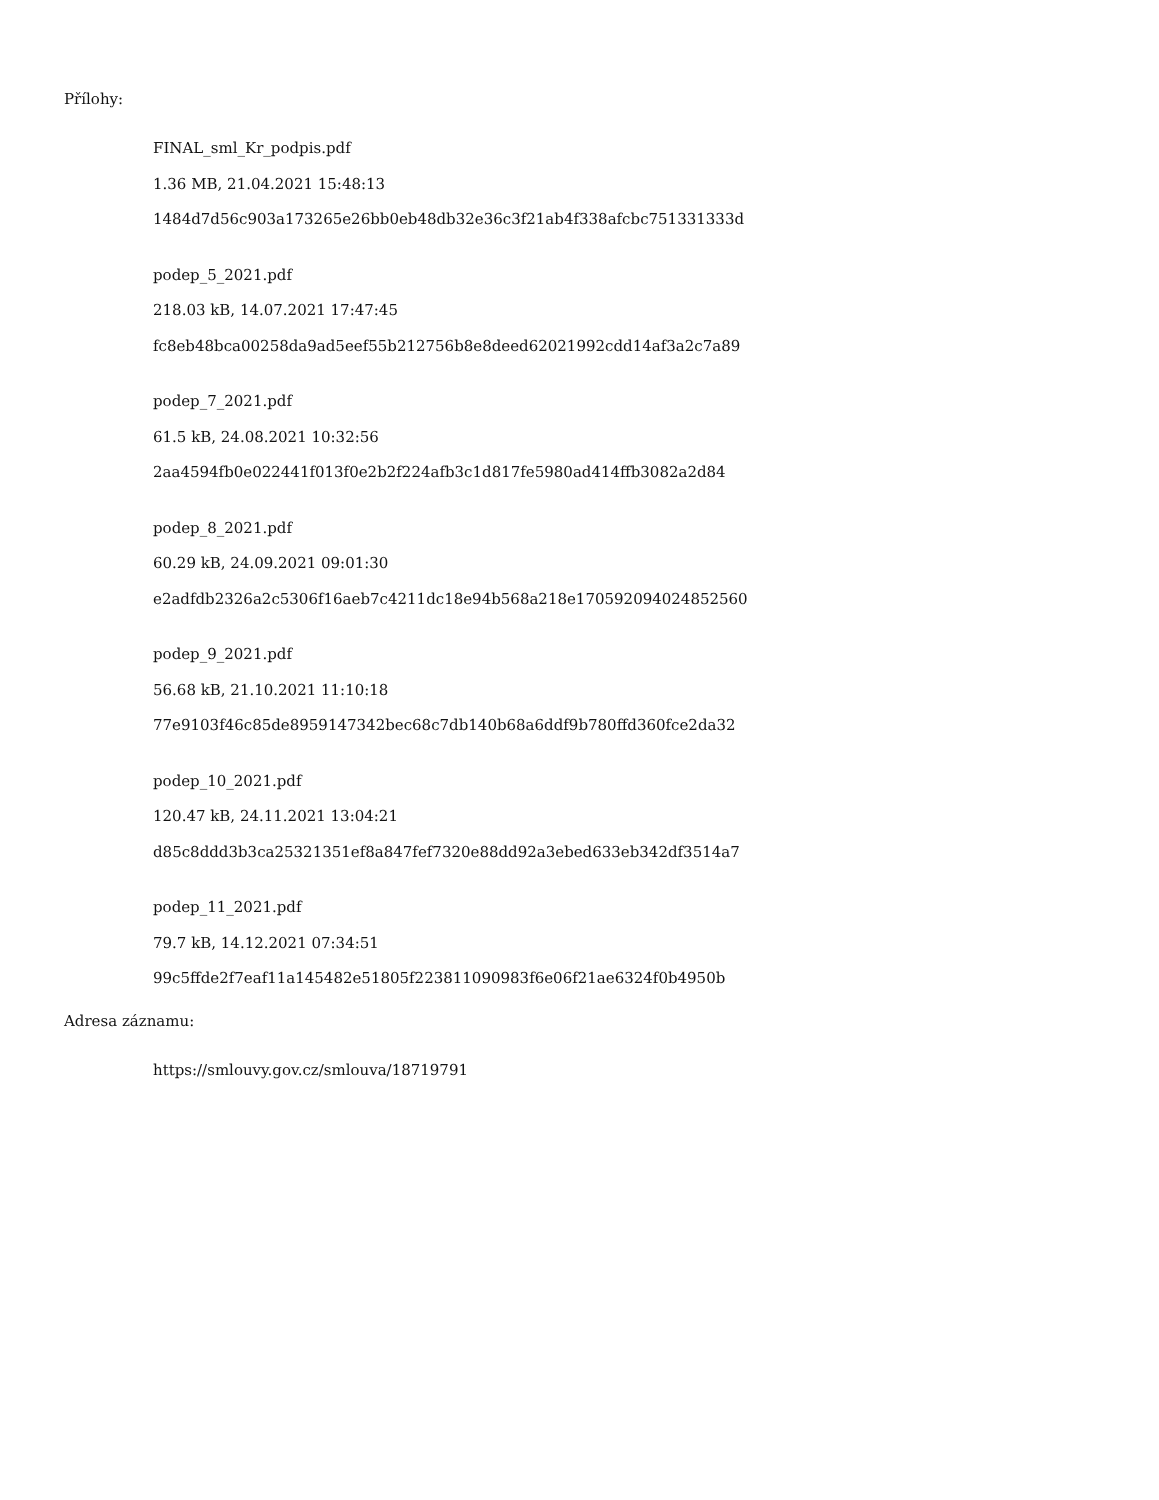Přílohy:
FINAL_sml_Kr_podpis.pdf
1.36 MB, 21.04.2021 15:48:13
1484d7d56c903a173265e26bb0eb48db32e36c3f21ab4f338afcbc751331333d
podep_5_2021.pdf
218.03 kB, 14.07.2021 17:47:45
fc8eb48bca00258da9ad5eef55b212756b8e8deed62021992cdd14af3a2c7a89
podep_7_2021.pdf
61.5 kB, 24.08.2021 10:32:56
2aa4594fb0e022441f013f0e2b2f224afb3c1d817fe5980ad414ffb3082a2d84
podep_8_2021.pdf
60.29 kB, 24.09.2021 09:01:30
e2adfdb2326a2c5306f16aeb7c4211dc18e94b568a218e170592094024852560
podep_9_2021.pdf
56.68 kB, 21.10.2021 11:10:18
77e9103f46c85de8959147342bec68c7db140b68a6ddf9b780ffd360fce2da32
podep_10_2021.pdf
120.47 kB, 24.11.2021 13:04:21
d85c8ddd3b3ca25321351ef8a847fef7320e88dd92a3ebed633eb342df3514a7
podep_11_2021.pdf
79.7 kB, 14.12.2021 07:34:51
99c5ffde2f7eaf11a145482e51805f223811090983f6e06f21ae6324f0b4950b
Adresa záznamu:
https://smlouvy.gov.cz/smlouva/18719791